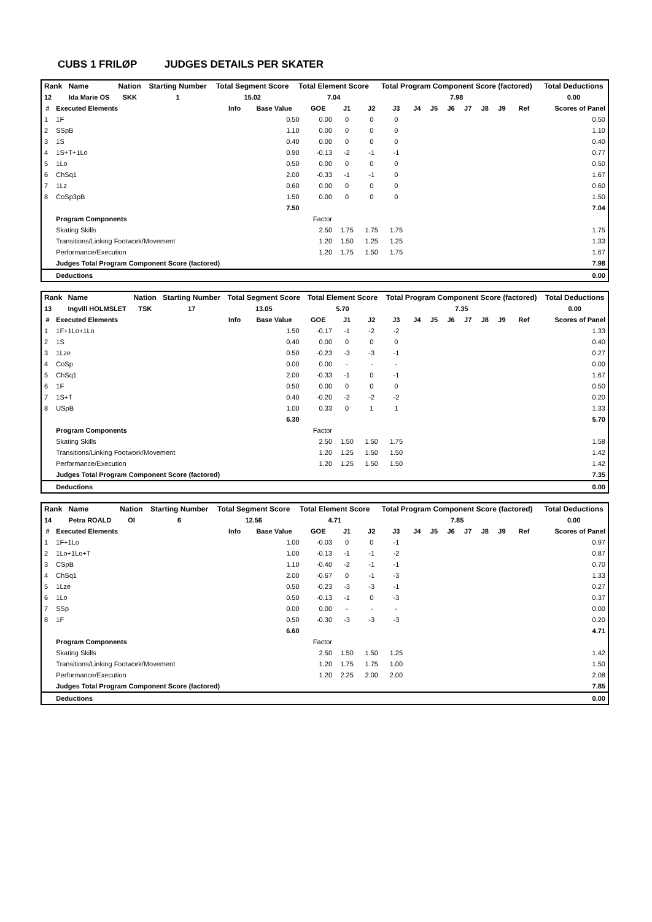CUBS 1 FRILØP JUDGES DETAILS PER SKATER
| Rank | Name | Nation | Starting Number | Total Segment Score | Total Element Score | Total Program Component Score (factored) | Total Deductions |
| --- | --- | --- | --- | --- | --- | --- | --- |
| 12 | Ida Marie OS | SKK | 1 | 15.02 | 7.04 | 7.98 | 0.00 |
| # | Executed Elements | Info | Base Value | GOE | J1 | J2 | J3 | J4 | J5 | J6 | J7 | J8 | J9 | Ref | Scores of Panel |
| --- | --- | --- | --- | --- | --- | --- | --- | --- | --- | --- | --- | --- | --- | --- | --- |
| 1 | 1F | | 0.50 | 0.00 | 0 | 0 | 0 | | | | | | | | 0.50 |
| 2 | SSpB | | 1.10 | 0.00 | 0 | 0 | 0 | | | | | | | | 1.10 |
| 3 | 1S | | 0.40 | 0.00 | 0 | 0 | 0 | | | | | | | | 0.40 |
| 4 | 1S+T+1Lo | | 0.90 | -0.13 | -2 | -1 | -1 | | | | | | | | 0.77 |
| 5 | 1Lo | | 0.50 | 0.00 | 0 | 0 | 0 | | | | | | | | 0.50 |
| 6 | ChSq1 | | 2.00 | -0.33 | -1 | -1 | 0 | | | | | | | | 1.67 |
| 7 | 1Lz | | 0.60 | 0.00 | 0 | 0 | 0 | | | | | | | | 0.60 |
| 8 | CoSp3pB | | 1.50 | 0.00 | 0 | 0 | 0 | | | | | | | | 1.50 |
| | | | 7.50 | | | | | | | | | | | | 7.04 |
| | Program Components | | | Factor | | | | | | | | | | | |
| | Skating Skills | | | 2.50 | 1.75 | 1.75 | 1.75 | | | | | | | | 1.75 |
| | Transitions/Linking Footwork/Movement | | | 1.20 | 1.50 | 1.25 | 1.25 | | | | | | | | 1.33 |
| | Performance/Execution | | | 1.20 | 1.75 | 1.50 | 1.75 | | | | | | | | 1.67 |
| | Judges Total Program Component Score (factored) | | | | | | | | | | | | | | 7.98 |
| | Deductions | | | | | | | | | | | | | | 0.00 |
| Rank | Name | Nation | Starting Number | Total Segment Score | Total Element Score | Total Program Component Score (factored) | Total Deductions |
| --- | --- | --- | --- | --- | --- | --- | --- |
| 13 | Ingvill HOLMSLET | TSK | 17 | 13.05 | 5.70 | 7.35 | 0.00 |
| # | Executed Elements | Info | Base Value | GOE | J1 | J2 | J3 | J4 | J5 | J6 | J7 | J8 | J9 | Ref | Scores of Panel |
| --- | --- | --- | --- | --- | --- | --- | --- | --- | --- | --- | --- | --- | --- | --- | --- |
| 1 | 1F+1Lo+1Lo | | 1.50 | -0.17 | -1 | -2 | -2 | | | | | | | | 1.33 |
| 2 | 1S | | 0.40 | 0.00 | 0 | 0 | 0 | | | | | | | | 0.40 |
| 3 | 1Lze | | 0.50 | -0.23 | -3 | -3 | -1 | | | | | | | | 0.27 |
| 4 | CoSp | | 0.00 | 0.00 | - | - | - | | | | | | | | 0.00 |
| 5 | ChSq1 | | 2.00 | -0.33 | -1 | 0 | -1 | | | | | | | | 1.67 |
| 6 | 1F | | 0.50 | 0.00 | 0 | 0 | 0 | | | | | | | | 0.50 |
| 7 | 1S+T | | 0.40 | -0.20 | -2 | -2 | -2 | | | | | | | | 0.20 |
| 8 | USpB | | 1.00 | 0.33 | 0 | 1 | 1 | | | | | | | | 1.33 |
| | | | 6.30 | | | | | | | | | | | | 5.70 |
| | Program Components | | | Factor | | | | | | | | | | | |
| | Skating Skills | | | 2.50 | 1.50 | 1.50 | 1.75 | | | | | | | | 1.58 |
| | Transitions/Linking Footwork/Movement | | | 1.20 | 1.25 | 1.50 | 1.50 | | | | | | | | 1.42 |
| | Performance/Execution | | | 1.20 | 1.25 | 1.50 | 1.50 | | | | | | | | 1.42 |
| | Judges Total Program Component Score (factored) | | | | | | | | | | | | | | 7.35 |
| | Deductions | | | | | | | | | | | | | | 0.00 |
| Rank | Name | Nation | Starting Number | Total Segment Score | Total Element Score | Total Program Component Score (factored) | Total Deductions |
| --- | --- | --- | --- | --- | --- | --- | --- |
| 14 | Petra ROALD | OI | 6 | 12.56 | 4.71 | 7.85 | 0.00 |
| # | Executed Elements | Info | Base Value | GOE | J1 | J2 | J3 | J4 | J5 | J6 | J7 | J8 | J9 | Ref | Scores of Panel |
| --- | --- | --- | --- | --- | --- | --- | --- | --- | --- | --- | --- | --- | --- | --- | --- |
| 1 | 1F+1Lo | | 1.00 | -0.03 | 0 | 0 | -1 | | | | | | | | 0.97 |
| 2 | 1Lo+1Lo+T | | 1.00 | -0.13 | -1 | -1 | -2 | | | | | | | | 0.87 |
| 3 | CSpB | | 1.10 | -0.40 | -2 | -1 | -1 | | | | | | | | 0.70 |
| 4 | ChSq1 | | 2.00 | -0.67 | 0 | -1 | -3 | | | | | | | | 1.33 |
| 5 | 1Lze | | 0.50 | -0.23 | -3 | -3 | -1 | | | | | | | | 0.27 |
| 6 | 1Lo | | 0.50 | -0.13 | -1 | 0 | -3 | | | | | | | | 0.37 |
| 7 | SSp | | 0.00 | 0.00 | - | - | - | | | | | | | | 0.00 |
| 8 | 1F | | 0.50 | -0.30 | -3 | -3 | -3 | | | | | | | | 0.20 |
| | | | 6.60 | | | | | | | | | | | | 4.71 |
| | Program Components | | | Factor | | | | | | | | | | | |
| | Skating Skills | | | 2.50 | 1.50 | 1.50 | 1.25 | | | | | | | | 1.42 |
| | Transitions/Linking Footwork/Movement | | | 1.20 | 1.75 | 1.75 | 1.00 | | | | | | | | 1.50 |
| | Performance/Execution | | | 1.20 | 2.25 | 2.00 | 2.00 | | | | | | | | 2.08 |
| | Judges Total Program Component Score (factored) | | | | | | | | | | | | | | 7.85 |
| | Deductions | | | | | | | | | | | | | | 0.00 |